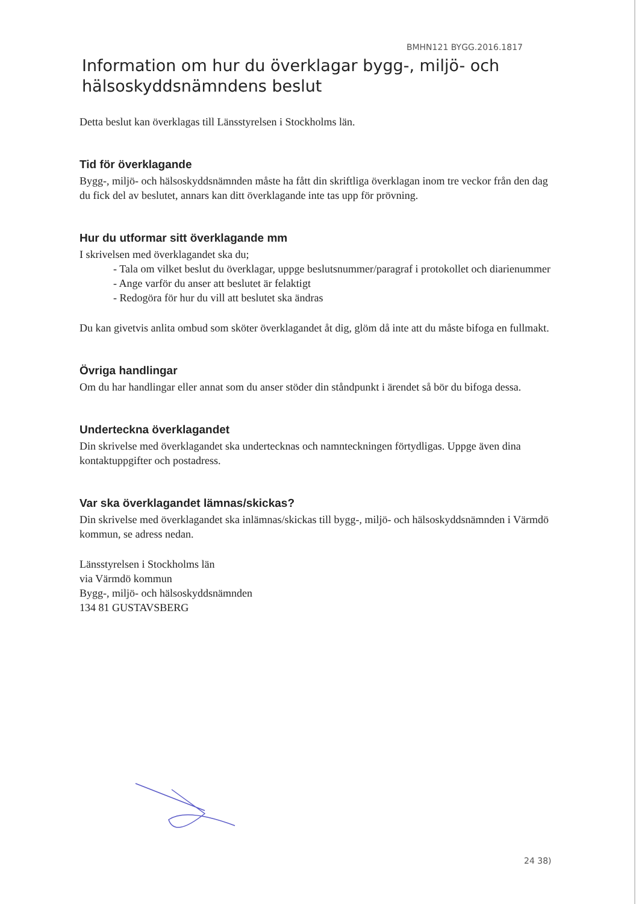BMHN121 BYGG.2016.1817
Information om hur du överklagar bygg-, miljö- och hälsoskyddsnämndens beslut
Detta beslut kan överklagas till Länsstyrelsen i Stockholms län.
Tid för överklagande
Bygg-, miljö- och hälsoskyddsnämnden måste ha fått din skriftliga överklagan inom tre veckor från den dag du fick del av beslutet, annars kan ditt överklagande inte tas upp för prövning.
Hur du utformar sitt överklagande mm
I skrivelsen med överklagandet ska du;
- Tala om vilket beslut du överklagar, uppge beslutsnummer/paragraf i protokollet och diarienummer
- Ange varför du anser att beslutet är felaktigt
- Redogöra för hur du vill att beslutet ska ändras
Du kan givetvis anlita ombud som sköter överklagandet åt dig, glöm då inte att du måste bifoga en fullmakt.
Övriga handlingar
Om du har handlingar eller annat som du anser stöder din ståndpunkt i ärendet så bör du bifoga dessa.
Underteckna överklagandet
Din skrivelse med överklagandet ska undertecknas och namnteckningen förtydligas. Uppge även dina kontaktuppgifter och postadress.
Var ska överklagandet lämnas/skickas?
Din skrivelse med överklagandet ska inlämnas/skickas till bygg-, miljö- och hälsoskyddsnämnden i Värmdö kommun, se adress nedan.
Länsstyrelsen i Stockholms län
via Värmdö kommun
Bygg-, miljö- och hälsoskyddsnämnden
134 81 GUSTAVSBERG
24 38)